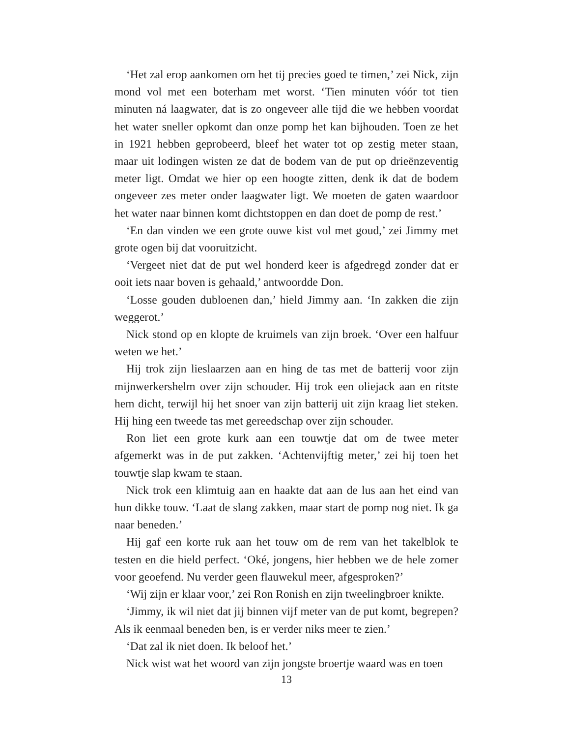‘Het zal erop aankomen om het tij precies goed te timen,’ zei Nick, zijn mond vol met een boterham met worst. ‘Tien minuten vóór tot tien minuten ná laagwater, dat is zo ongeveer alle tijd die we hebben voordat het water sneller opkomt dan onze pomp het kan bijhouden. Toen ze het in 1921 hebben geprobeerd, bleef het water tot op zestig meter staan, maar uit lodingen wisten ze dat de bodem van de put op drieënzeventig meter ligt. Omdat we hier op een hoogte zitten, denk ik dat de bodem ongeveer zes meter onder laagwater ligt. We moeten de gaten waardoor het water naar binnen komt dichtstoppen en dan doet de pomp de rest.’
‘En dan vinden we een grote ouwe kist vol met goud,’ zei Jimmy met grote ogen bij dat vooruitzicht.
‘Vergeet niet dat de put wel honderd keer is afgedregd zonder dat er ooit iets naar boven is gehaald,’ antwoordde Don.
‘Losse gouden dubloenen dan,’ hield Jimmy aan. ‘In zakken die zijn weggerot.’
Nick stond op en klopte de kruimels van zijn broek. ‘Over een halfuur weten we het.’
Hij trok zijn lieslaarzen aan en hing de tas met de batterij voor zijn mijnwerkershelm over zijn schouder. Hij trok een oliejack aan en ritste hem dicht, terwijl hij het snoer van zijn batterij uit zijn kraag liet steken. Hij hing een tweede tas met gereedschap over zijn schouder.
Ron liet een grote kurk aan een touwtje dat om de twee meter afgemerkt was in de put zakken. ‘Achtenvijftig meter,’ zei hij toen het touwtje slap kwam te staan.
Nick trok een klimtuig aan en haakte dat aan de lus aan het eind van hun dikke touw. ‘Laat de slang zakken, maar start de pomp nog niet. Ik ga naar beneden.’
Hij gaf een korte ruk aan het touw om de rem van het takelblok te testen en die hield perfect. ‘Oké, jongens, hier hebben we de hele zomer voor geoefend. Nu verder geen flauwekul meer, afgesproken?’
‘Wij zijn er klaar voor,’ zei Ron Ronish en zijn tweelingbroer knikte.
‘Jimmy, ik wil niet dat jij binnen vijf meter van de put komt, begrepen? Als ik eenmaal beneden ben, is er verder niks meer te zien.’
‘Dat zal ik niet doen. Ik beloof het.’
Nick wist wat het woord van zijn jongste broertje waard was en toen
13